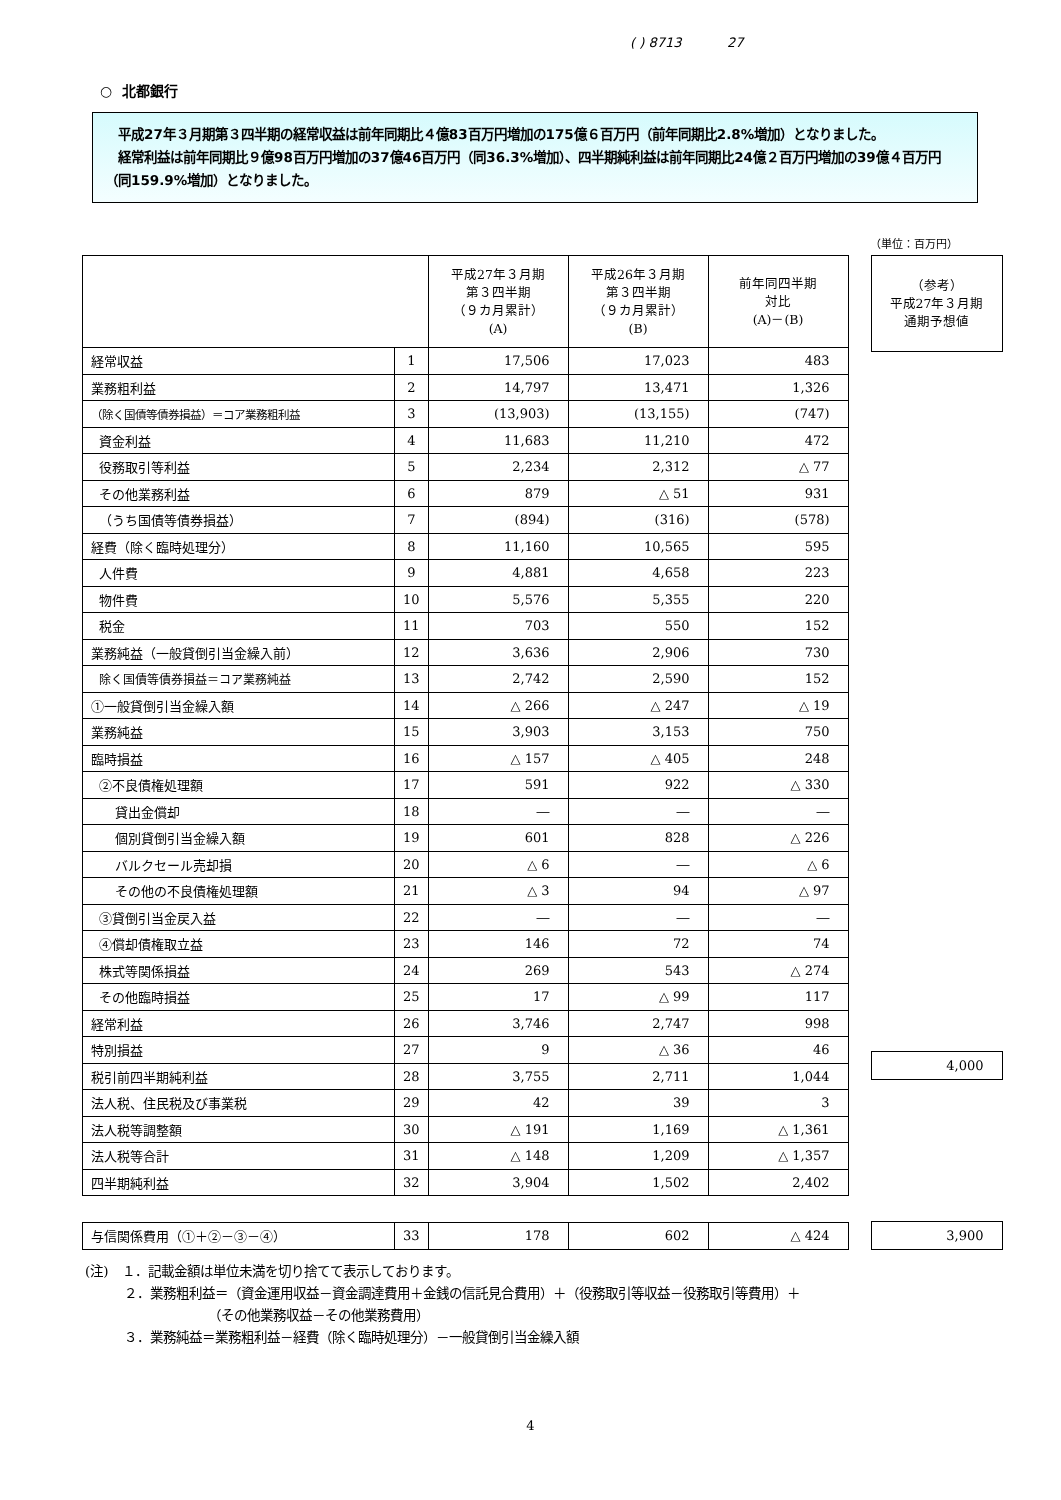( ) 8713 27
○ 北都銀行
　平成27年３月期第３四半期の経常収益は前年同期比４億83百万円増加の175億６百万円（前年同期比2.8%増加）となりました。
　経常利益は前年同期比９億98百万円増加の37億46百万円（同36.3%増加）、四半期純利益は前年同期比24億２百万円増加の39億４百万円（同159.9%増加）となりました。
（単位：百万円）
| | | 平成27年３月期 第３四半期 （９カ月累計） (A) | 平成26年３月期 第３四半期 （９カ月累計） (B) | 前年同四半期 対比 (A)－(B) |
| --- | --- | --- | --- | --- |
| 経常収益 | 1 | 17,506 | 17,023 | 483 |
| 業務粗利益 | 2 | 14,797 | 13,471 | 1,326 |
| （除く国債等債券損益）＝コア業務粗利益 | 3 | (13,903) | (13,155) | (747) |
| 資金利益 | 4 | 11,683 | 11,210 | 472 |
| 役務取引等利益 | 5 | 2,234 | 2,312 | △ 77 |
| その他業務利益 | 6 | 879 | △ 51 | 931 |
| （うち国債等債券損益） | 7 | (894) | (316) | (578) |
| 経費（除く臨時処理分） | 8 | 11,160 | 10,565 | 595 |
| 人件費 | 9 | 4,881 | 4,658 | 223 |
| 物件費 | 10 | 5,576 | 5,355 | 220 |
| 税金 | 11 | 703 | 550 | 152 |
| 業務純益（一般貸倒引当金繰入前） | 12 | 3,636 | 2,906 | 730 |
| 除く国債等債券損益＝コア業務純益 | 13 | 2,742 | 2,590 | 152 |
| ①一般貸倒引当金繰入額 | 14 | △ 266 | △ 247 | △ 19 |
| 業務純益 | 15 | 3,903 | 3,153 | 750 |
| 臨時損益 | 16 | △ 157 | △ 405 | 248 |
| ②不良債権処理額 | 17 | 591 | 922 | △ 330 |
| 貸出金償却 | 18 | ― | ― | ― |
| 個別貸倒引当金繰入額 | 19 | 601 | 828 | △ 226 |
| バルクセール売却損 | 20 | △ 6 | ― | △ 6 |
| その他の不良債権処理額 | 21 | △ 3 | 94 | △ 97 |
| ③貸倒引当金戻入益 | 22 | ― | ― | ― |
| ④償却債権取立益 | 23 | 146 | 72 | 74 |
| 株式等関係損益 | 24 | 269 | 543 | △ 274 |
| その他臨時損益 | 25 | 17 | △ 99 | 117 |
| 経常利益 | 26 | 3,746 | 2,747 | 998 |
| 特別損益 | 27 | 9 | △ 36 | 46 |
| 税引前四半期純利益 | 28 | 3,755 | 2,711 | 1,044 |
| 法人税、住民税及び事業税 | 29 | 42 | 39 | 3 |
| 法人税等調整額 | 30 | △ 191 | 1,169 | △ 1,361 |
| 法人税等合計 | 31 | △ 148 | 1,209 | △ 1,357 |
| 四半期純利益 | 32 | 3,904 | 1,502 | 2,402 |
| 与信関係費用（①＋②－③－④） | 33 | 178 | 602 | △ 424 |
| （参考） 平成27年３月期 通期予想値 |
| --- |
| 4,000 |
| 3,900 |
(注)　１．記載金額は単位未満を切り捨てて表示しております。
　　　２．業務粗利益＝（資金運用収益－資金調達費用＋金銭の信託見合費用）＋（役務取引等収益－役務取引等費用）＋
　　　　　　　　　　（その他業務収益－その他業務費用）
　　　３．業務純益＝業務粗利益－経費（除く臨時処理分）－一般貸倒引当金繰入額
4